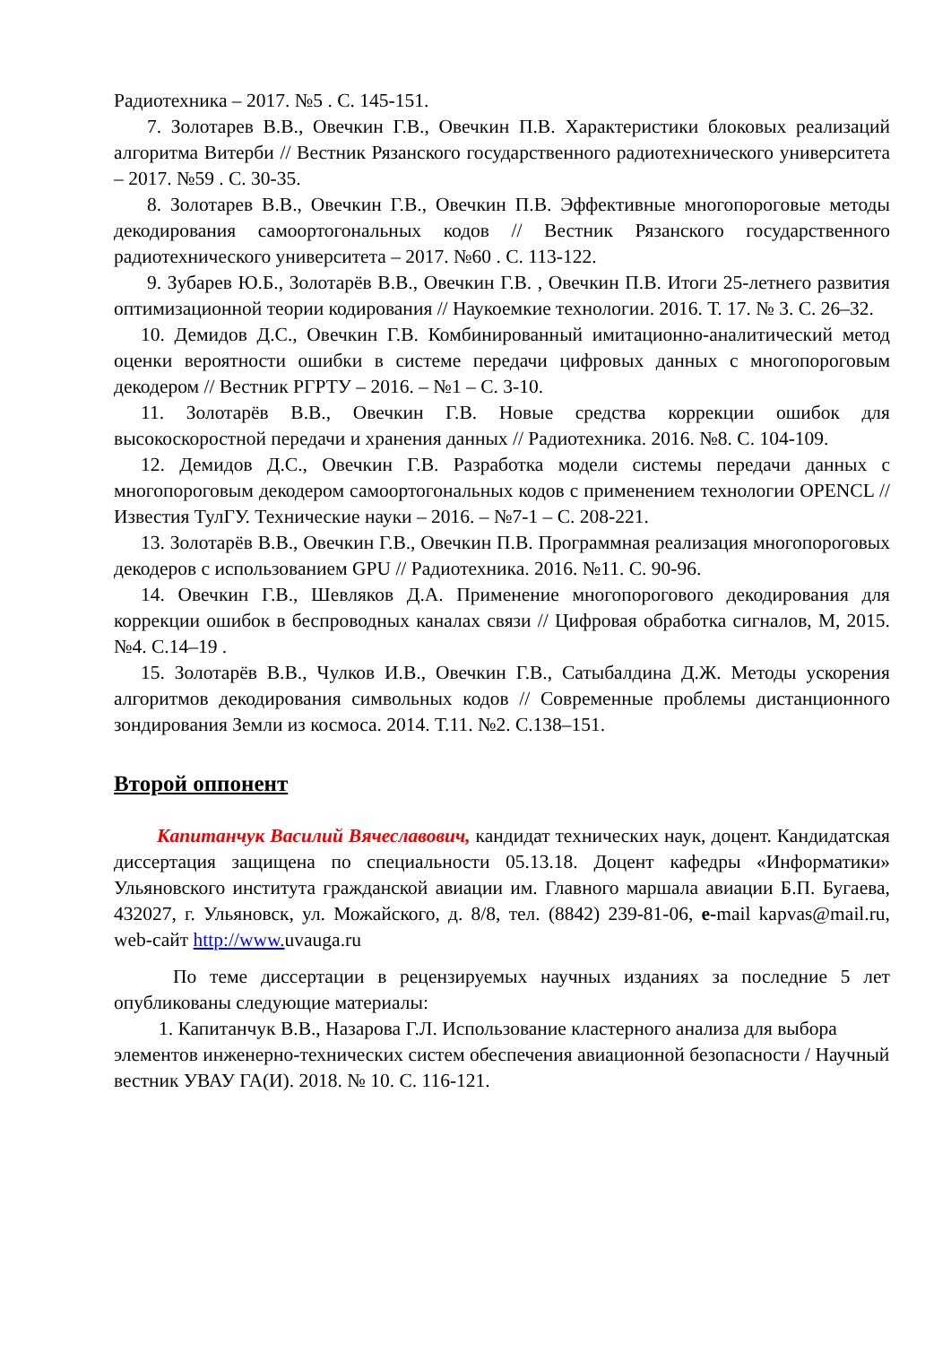Радиотехника – 2017. №5 . С. 145-151.
7. Золотарев В.В., Овечкин Г.В., Овечкин П.В. Характеристики блоковых реализаций алгоритма Витерби // Вестник Рязанского государственного радиотехнического университета – 2017. №59 . С. 30-35.
8. Золотарев В.В., Овечкин Г.В., Овечкин П.В. Эффективные многопороговые методы декодирования самоортогональных кодов // Вестник Рязанского государственного радиотехнического университета – 2017. №60 . С. 113-122.
9. Зубарев Ю.Б., Золотарёв В.В., Овечкин Г.В. , Овечкин П.В. Итоги 25-летнего развития оптимизационной теории кодирования // Наукоемкие технологии. 2016. Т. 17. № 3. С. 26–32.
10. Демидов Д.С., Овечкин Г.В. Комбинированный имитационно-аналитический метод оценки вероятности ошибки в системе передачи цифровых данных с многопороговым декодером // Вестник РГРТУ – 2016. – №1 – С. 3-10.
11. Золотарёв В.В., Овечкин Г.В. Новые средства коррекции ошибок для высокоскоростной передачи и хранения данных // Радиотехника. 2016. №8. С. 104-109.
12. Демидов Д.С., Овечкин Г.В. Разработка модели системы передачи данных с многопороговым декодером самоортогональных кодов с применением технологии OPENCL // Известия ТулГУ. Технические науки – 2016. – №7-1 – С. 208-221.
13. Золотарёв В.В., Овечкин Г.В., Овечкин П.В. Программная реализация многопороговых декодеров с использованием GPU // Радиотехника. 2016. №11. С. 90-96.
14. Овечкин Г.В., Шевляков Д.А. Применение многопорогового декодирования для коррекции ошибок в беспроводных каналах связи // Цифровая обработка сигналов, М, 2015. №4. С.14–19 .
15. Золотарёв В.В., Чулков И.В., Овечкин Г.В., Сатыбалдина Д.Ж. Методы ускорения алгоритмов декодирования символьных кодов // Современные проблемы дистанционного зондирования Земли из космоса. 2014. Т.11. №2. С.138–151.
Второй оппонент
Капитанчук Василий Вячеславович, кандидат технических наук, доцент. Кандидатская диссертация защищена по специальности 05.13.18. Доцент кафедры «Информатики» Ульяновского института гражданской авиации им. Главного маршала авиации Б.П. Бугаева, 432027, г. Ульяновск, ул. Можайского, д. 8/8, тел. (8842) 239-81-06, e-mail kapvas@mail.ru, web-сайт http://www. uvauga.ru
По теме диссертации в рецензируемых научных изданиях за последние 5 лет опубликованы следующие материалы:
1. Капитанчук В.В., Назарова Г.Л. Использование кластерного анализа для выбора элементов инженерно-технических систем обеспечения авиационной безопасности / Научный вестник УВАУ ГА(И). 2018. № 10. С. 116-121.